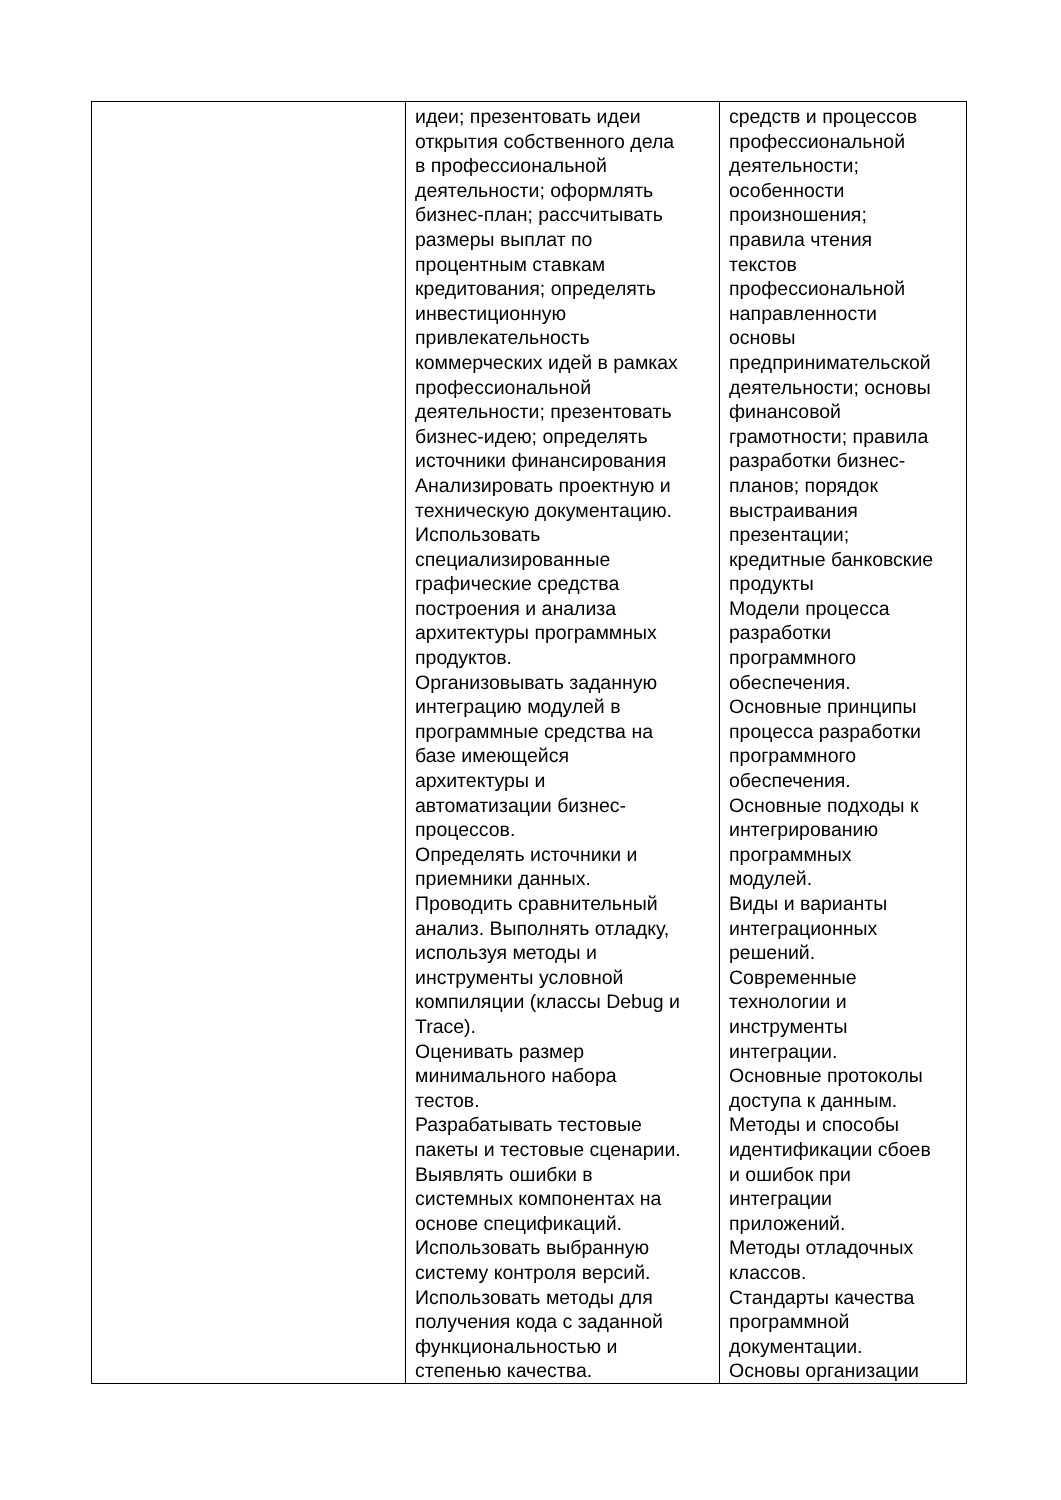| | идеи; презентовать идеи открытия собственного дела в профессиональной деятельности; оформлять бизнес-план; рассчитывать размеры выплат по процентным ставкам кредитования; определять инвестиционную привлекательность коммерческих идей в рамках профессиональной деятельности; презентовать бизнес-идею; определять источники финансирования Анализировать проектную и техническую документацию. Использовать специализированные графические средства построения и анализа архитектуры программных продуктов. Организовывать заданную интеграцию модулей в программные средства на базе имеющейся архитектуры и автоматизации бизнес- процессов. Определять источники и приемники данных. Проводить сравнительный анализ. Выполнять отладку, используя методы и инструменты условной компиляции (классы Debug и Trace). Оценивать размер минимального набора тестов. Разрабатывать тестовые пакеты и тестовые сценарии. Выявлять ошибки в системных компонентах на основе спецификаций. Использовать выбранную систему контроля версий. Использовать методы для получения кода с заданной функциональностью и степенью качества. | средств и процессов профессиональной деятельности; особенности произношения; правила чтения текстов профессиональной направленности основы предпринимательской деятельности; основы финансовой грамотности; правила разработки бизнес- планов; порядок выстраивания презентации; кредитные банковские продукты Модели процесса разработки программного обеспечения. Основные принципы процесса разработки программного обеспечения. Основные подходы к интегрированию программных модулей. Виды и варианты интеграционных решений. Современные технологии и инструменты интеграции. Основные протоколы доступа к данным. Методы и способы идентификации сбоев и ошибок при интеграции приложений. Методы отладочных классов. Стандарты качества программной документации. Основы организации |